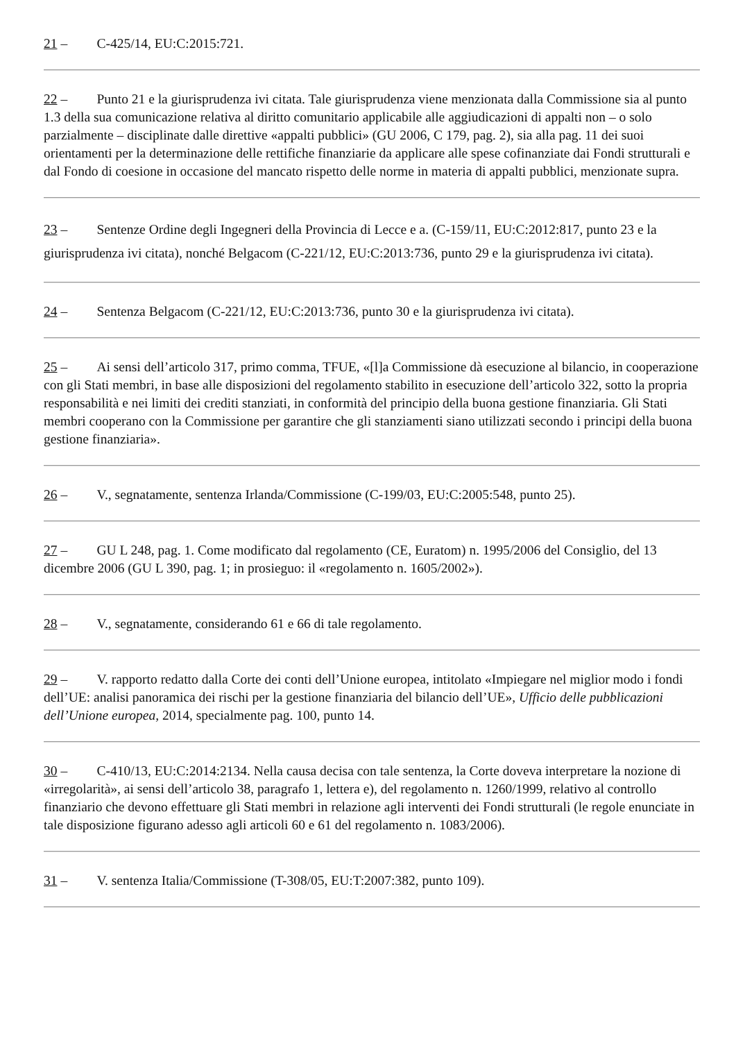21 – C-425/14, EU:C:2015:721.
22 – Punto 21 e la giurisprudenza ivi citata. Tale giurisprudenza viene menzionata dalla Commissione sia al punto 1.3 della sua comunicazione relativa al diritto comunitario applicabile alle aggiudicazioni di appalti non – o solo parzialmente – disciplinate dalle direttive «appalti pubblici» (GU 2006, C 179, pag. 2), sia alla pag. 11 dei suoi orientamenti per la determinazione delle rettifiche finanziarie da applicare alle spese cofinanziate dai Fondi strutturali e dal Fondo di coesione in occasione del mancato rispetto delle norme in materia di appalti pubblici, menzionate supra.
23 – Sentenze Ordine degli Ingegneri della Provincia di Lecce e a. (C-159/11, EU:C:2012:817, punto 23 e la giurisprudenza ivi citata), nonché Belgacom (C-221/12, EU:C:2013:736, punto 29 e la giurisprudenza ivi citata).
24 – Sentenza Belgacom (C-221/12, EU:C:2013:736, punto 30 e la giurisprudenza ivi citata).
25 – Ai sensi dell’articolo 317, primo comma, TFUE, «[l]a Commissione dà esecuzione al bilancio, in cooperazione con gli Stati membri, in base alle disposizioni del regolamento stabilito in esecuzione dell’articolo 322, sotto la propria responsabilità e nei limiti dei crediti stanziati, in conformità del principio della buona gestione finanziaria. Gli Stati membri cooperano con la Commissione per garantire che gli stanziamenti siano utilizzati secondo i principi della buona gestione finanziaria».
26 – V., segnatamente, sentenza Irlanda/Commissione (C-199/03, EU:C:2005:548, punto 25).
27 – GU L 248, pag. 1. Come modificato dal regolamento (CE, Euratom) n. 1995/2006 del Consiglio, del 13 dicembre 2006 (GU L 390, pag. 1; in prosieguo: il «regolamento n. 1605/2002»).
28 – V., segnatamente, considerando 61 e 66 di tale regolamento.
29 – V. rapporto redatto dalla Corte dei conti dell’Unione europea, intitolato «Impiegare nel miglior modo i fondi dell’UE: analisi panoramica dei rischi per la gestione finanziaria del bilancio dell’UE», Ufficio delle pubblicazioni dell’Unione europea, 2014, specialmente pag. 100, punto 14.
30 – C-410/13, EU:C:2014:2134. Nella causa decisa con tale sentenza, la Corte doveva interpretare la nozione di «irregolarità», ai sensi dell’articolo 38, paragrafo 1, lettera e), del regolamento n. 1260/1999, relativo al controllo finanziario che devono effettuare gli Stati membri in relazione agli interventi dei Fondi strutturali (le regole enunciate in tale disposizione figurano adesso agli articoli 60 e 61 del regolamento n. 1083/2006).
31 – V. sentenza Italia/Commissione (T-308/05, EU:T:2007:382, punto 109).